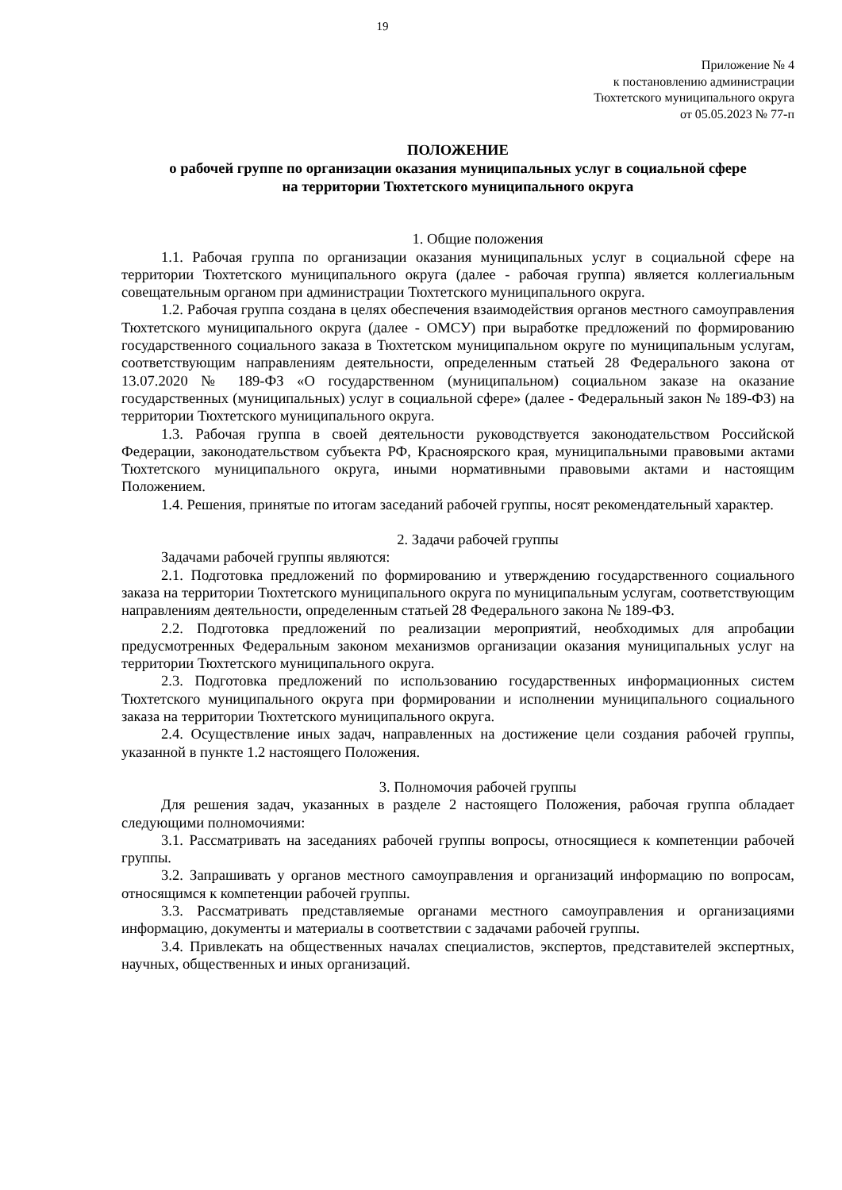19
Приложение № 4
к постановлению администрации
Тюхтетского муниципального округа
от 05.05.2023 № 77-п
ПОЛОЖЕНИЕ
о рабочей группе по организации оказания муниципальных услуг в социальной сфере
на территории Тюхтетского муниципального округа
1. Общие положения
1.1. Рабочая группа по организации оказания муниципальных услуг в социальной сфере на территории Тюхтетского муниципального округа (далее - рабочая группа) является коллегиальным совещательным органом при администрации Тюхтетского муниципального округа.
1.2. Рабочая группа создана в целях обеспечения взаимодействия органов местного самоуправления Тюхтетского муниципального округа (далее - ОМСУ) при выработке предложений по формированию государственного социального заказа в Тюхтетском муниципальном округе по муниципальным услугам, соответствующим направлениям деятельности, определенным статьей 28 Федерального закона от 13.07.2020 № 189-ФЗ «О государственном (муниципальном) социальном заказе на оказание государственных (муниципальных) услуг в социальной сфере» (далее - Федеральный закон № 189-ФЗ) на территории Тюхтетского муниципального округа.
1.3. Рабочая группа в своей деятельности руководствуется законодательством Российской Федерации, законодательством субъекта РФ, Красноярского края, муниципальными правовыми актами Тюхтетского муниципального округа, иными нормативными правовыми актами и настоящим Положением.
1.4. Решения, принятые по итогам заседаний рабочей группы, носят рекомендательный характер.
2. Задачи рабочей группы
Задачами рабочей группы являются:
2.1. Подготовка предложений по формированию и утверждению государственного социального заказа на территории Тюхтетского муниципального округа по муниципальным услугам, соответствующим направлениям деятельности, определенным статьей 28 Федерального закона № 189-ФЗ.
2.2. Подготовка предложений по реализации мероприятий, необходимых для апробации предусмотренных Федеральным законом механизмов организации оказания муниципальных услуг на территории Тюхтетского муниципального округа.
2.3. Подготовка предложений по использованию государственных информационных систем Тюхтетского муниципального округа при формировании и исполнении муниципального социального заказа на территории Тюхтетского муниципального округа.
2.4. Осуществление иных задач, направленных на достижение цели создания рабочей группы, указанной в пункте 1.2 настоящего Положения.
3. Полномочия рабочей группы
Для решения задач, указанных в разделе 2 настоящего Положения, рабочая группа обладает следующими полномочиями:
3.1. Рассматривать на заседаниях рабочей группы вопросы, относящиеся к компетенции рабочей группы.
3.2. Запрашивать у органов местного самоуправления и организаций информацию по вопросам, относящимся к компетенции рабочей группы.
3.3. Рассматривать представляемые органами местного самоуправления и организациями информацию, документы и материалы в соответствии с задачами рабочей группы.
3.4. Привлекать на общественных началах специалистов, экспертов, представителей экспертных, научных, общественных и иных организаций.